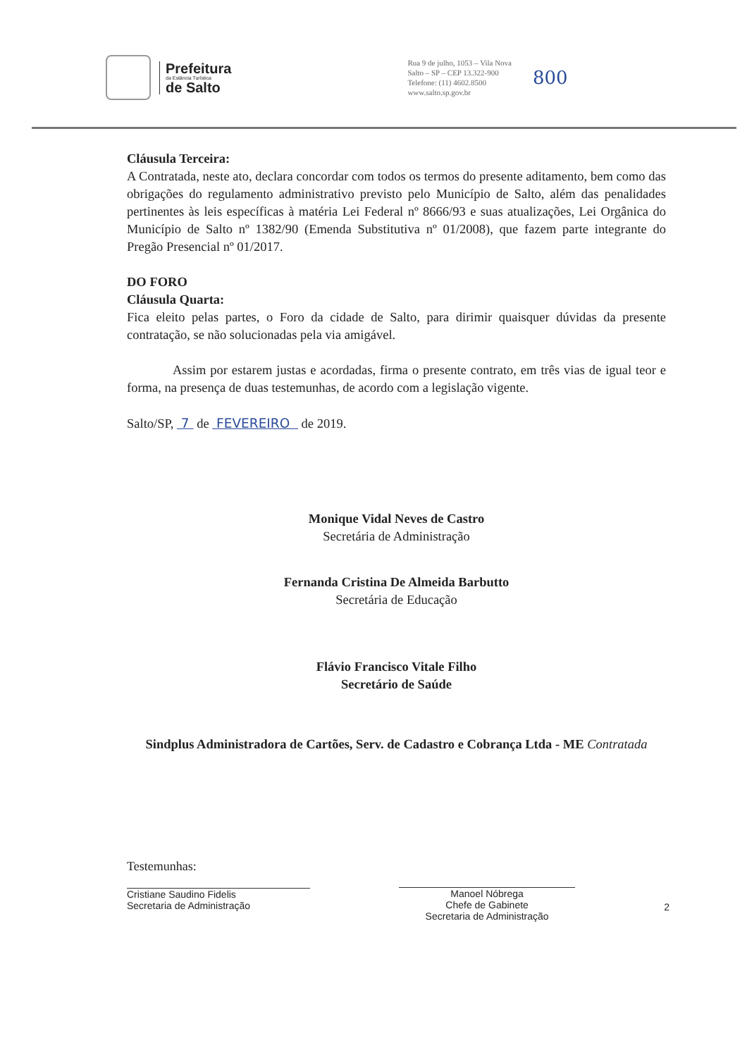Prefeitura
da Estância Turística
de Salto
Rua 9 de julho, 1053 – Vila Nova
Salto – SP – CEP 13.322-900
Telefone: (11) 4602.8500
www.salto.sp.gov.br
800
Cláusula Terceira:
A Contratada, neste ato, declara concordar com todos os termos do presente aditamento, bem como das obrigações do regulamento administrativo previsto pelo Município de Salto, além das penalidades pertinentes às leis específicas à matéria Lei Federal nº 8666/93 e suas atualizações, Lei Orgânica do Município de Salto nº 1382/90 (Emenda Substitutiva nº 01/2008), que fazem parte integrante do Pregão Presencial nº 01/2017.
DO FORO
Cláusula Quarta:
Fica eleito pelas partes, o Foro da cidade de Salto, para dirimir quaisquer dúvidas da presente contratação, se não solucionadas pela via amigável.
Assim por estarem justas e acordadas, firma o presente contrato, em três vias de igual teor e forma, na presença de duas testemunhas, de acordo com a legislação vigente.
Salto/SP, 7 de FEVEREIRO de 2019.
Monique Vidal Neves de Castro
Secretária de Administração
Fernanda Cristina De Almeida Barbutto
Secretária de Educação
Flávio Francisco Vitale Filho
Secretário de Saúde
Sindplus Administradora de Cartões, Serv. de Cadastro e Cobrança Ltda - ME Contratada
Testemunhas:
Cristiane Saudino Fidelis
Secretaria de Administração
Manoel Nóbrega
Chefe de Gabinete
Secretaria de Administração
2